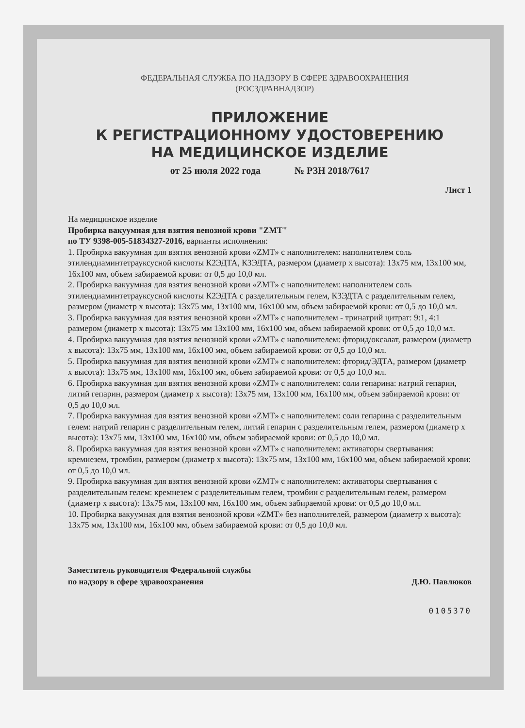ФЕДЕРАЛЬНАЯ СЛУЖБА ПО НАДЗОРУ В СФЕРЕ ЗДРАВООХРАНЕНИЯ
(РОСЗДРАВНАДЗОР)
ПРИЛОЖЕНИЕ
К РЕГИСТРАЦИОННОМУ УДОСТОВЕРЕНИЮ
НА МЕДИЦИНСКОЕ ИЗДЕЛИЕ
от 25 июля 2022 года № РЗН 2018/7617
Лист 1
На медицинское изделие
Пробирка вакуумная для взятия венозной крови "ZMT"
по ТУ 9398-005-51834327-2016, варианты исполнения:
1. Пробирка вакуумная для взятия венозной крови «ZMT» с наполнителем: наполнителем соль этилендиаминтетрауксусной кислоты К2ЭДТА, К3ЭДТА, размером (диаметр х высота): 13х75 мм, 13х100 мм, 16х100 мм, объем забираемой крови: от 0,5 до 10,0 мл.
2. Пробирка вакуумная для взятия венозной крови «ZMT» с наполнителем: наполнителем соль этилендиаминтетрауксусной кислоты К2ЭДТА с разделительным гелем, К3ЭДТА с разделительным гелем, размером (диаметр х высота): 13х75 мм, 13х100 мм, 16х100 мм, объем забираемой крови: от 0,5 до 10,0 мл.
3. Пробирка вакуумная для взятия венозной крови «ZMT» с наполнителем - тринатрий цитрат: 9:1, 4:1 размером (диаметр х высота): 13х75 мм 13х100 мм, 16х100 мм, объем забираемой крови: от 0,5 до 10,0 мл.
4. Пробирка вакуумная для взятия венозной крови «ZMT» с наполнителем: фторид/оксалат, размером (диаметр х высота): 13х75 мм, 13х100 мм, 16х100 мм, объем забираемой крови: от 0,5 до 10,0 мл.
5. Пробирка вакуумная для взятия венозной крови «ZMT» с наполнителем: фторид/ЭДТА, размером (диаметр х высота): 13х75 мм, 13х100 мм, 16х100 мм, объем забираемой крови: от 0,5 до 10,0 мл.
6. Пробирка вакуумная для взятия венозной крови «ZMT» с наполнителем: соли гепарина: натрий гепарин, литий гепарин, размером (диаметр х высота): 13х75 мм, 13х100 мм, 16х100 мм, объем забираемой крови: от 0,5 до 10,0 мл.
7. Пробирка вакуумная для взятия венозной крови «ZMT» с наполнителем: соли гепарина с разделительным гелем: натрий гепарин с разделительным гелем, литий гепарин с разделительным гелем, размером (диаметр х высота): 13х75 мм, 13х100 мм, 16х100 мм, объем забираемой крови: от 0,5 до 10,0 мл.
8. Пробирка вакуумная для взятия венозной крови «ZMT» с наполнителем: активаторы свертывания: кремнезем, тромбин, размером (диаметр х высота): 13х75 мм, 13х100 мм, 16х100 мм, объем забираемой крови: от 0,5 до 10,0 мл.
9. Пробирка вакуумная для взятия венозной крови «ZMT» с наполнителем: активаторы свертывания с разделительным гелем: кремнезем с разделительным гелем, тромбин с разделительным гелем, размером (диаметр х высота): 13х75 мм, 13х100 мм, 16х100 мм, объем забираемой крови: от 0,5 до 10,0 мл.
10. Пробирка вакуумная для взятия венозной крови «ZMT» без наполнителей, размером (диаметр х высота): 13х75 мм, 13х100 мм, 16х100 мм, объем забираемой крови: от 0,5 до 10,0 мл.
Заместитель руководителя Федеральной службы
по надзору в сфере здравоохранения Д.Ю. Павлюков
0105370